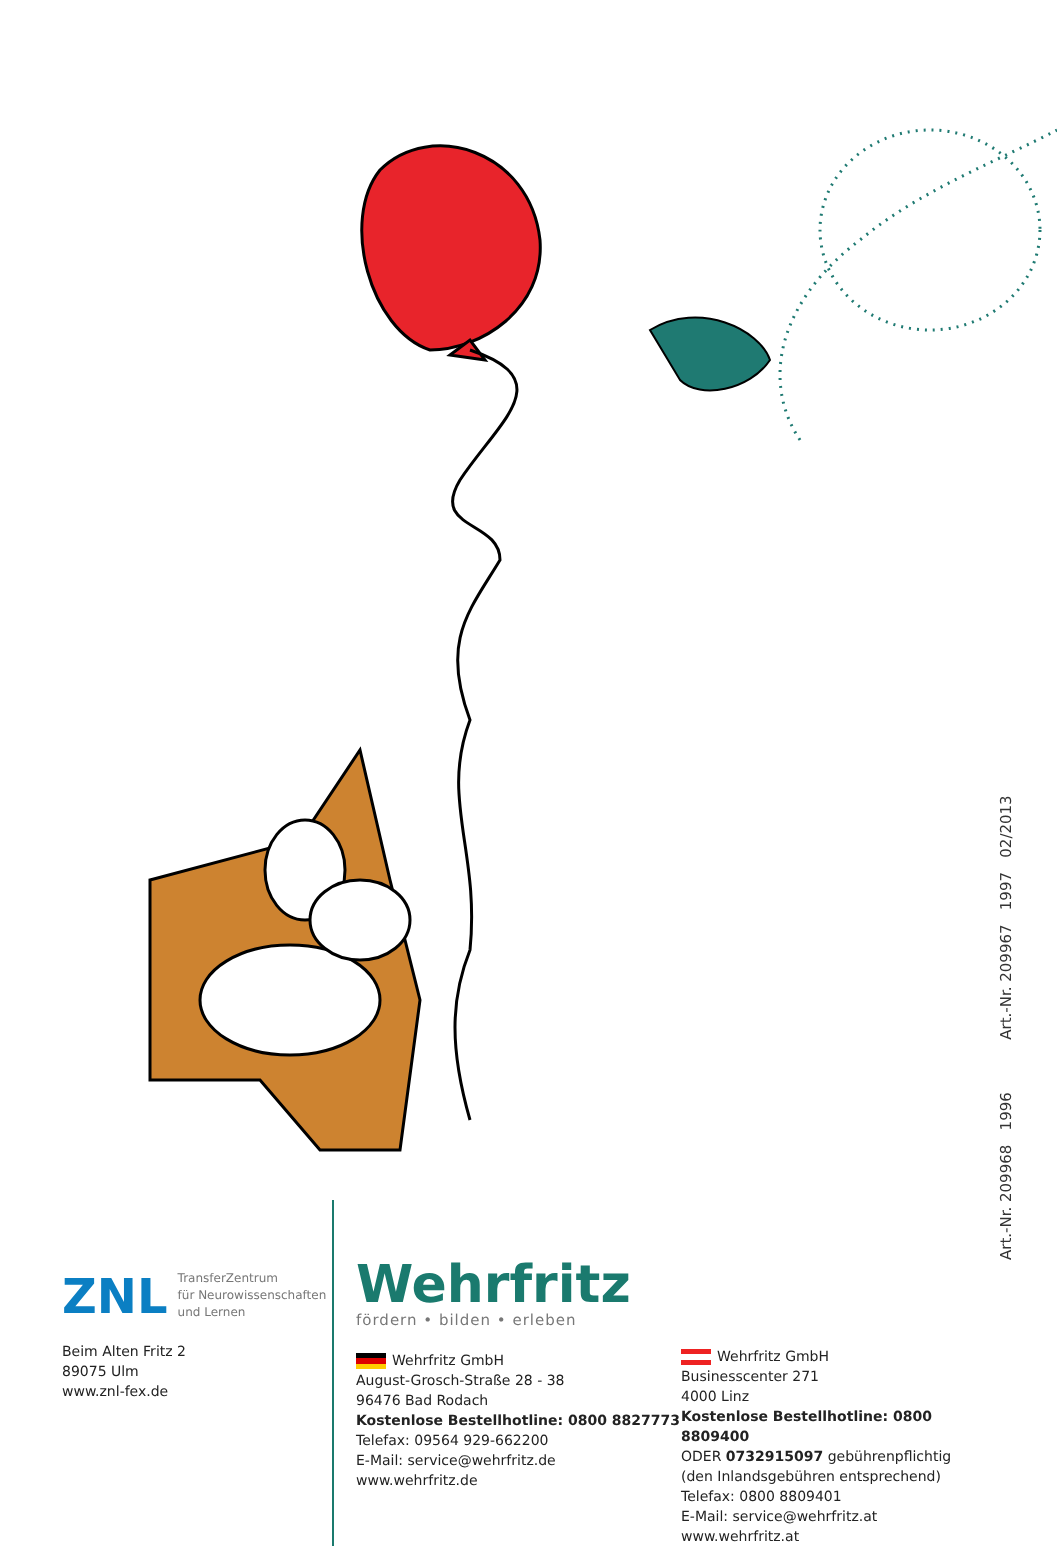Art.-Nr. 209968 1996 Art.-Nr. 209967 1997 02/2013
ZNL TransferZentrum
für Neurowissenschaften
und Lernen
Beim Alten Fritz 2
89075 Ulm
www.znl-fex.de
Wehrfritz
fördern • bilden • erleben
Wehrfritz GmbH
August-Grosch-Straße 28 - 38
96476 Bad Rodach
Kostenlose Bestellhotline: 0800 8827773
Telefax: 09564 929-662200
E-Mail: service@wehrfritz.de
www.wehrfritz.de
Wehrfritz GmbH
Businesscenter 271
4000 Linz
Kostenlose Bestellhotline: 0800 8809400
ODER 0732915097 gebührenpflichtig
(den Inlandsgebühren entsprechend)
Telefax: 0800 8809401
E-Mail: service@wehrfritz.at
www.wehrfritz.at